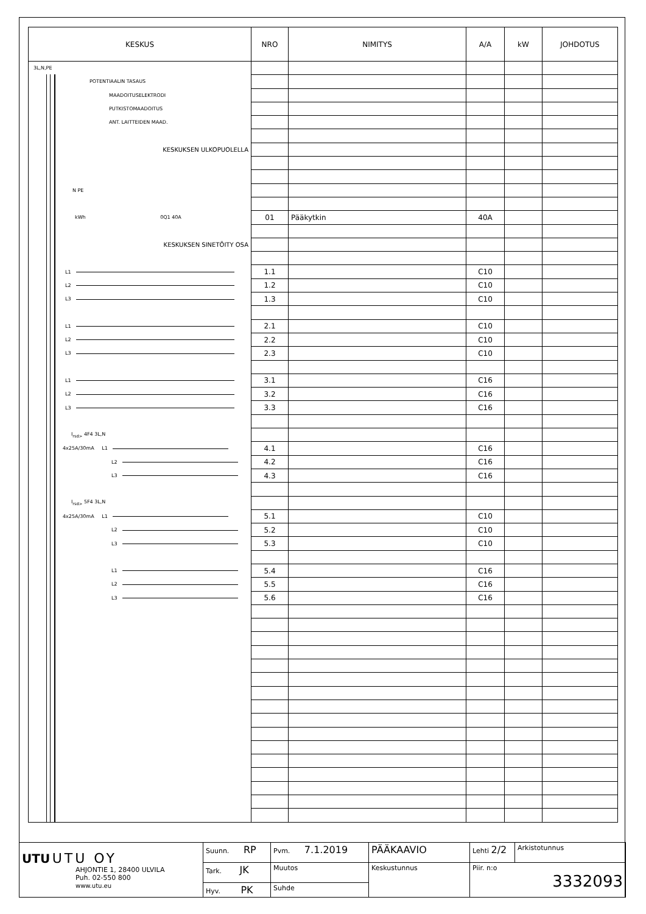| KESKUS | NRO | NIMITYS | A/A | kW | JOHDOTUS |
| --- | --- | --- | --- | --- | --- |
| 3L,N,PE | | | | | |
| POTENTIAALIN TASAUS | | | | | |
| MAADOITUSELEKTRODI | | | | | |
| PUTKISTOMAADOITUS | | | | | |
| ANT. LAITTEIDEN MAAD. | | | | | |
| KESKUKSEN ULKOPUOLELLA | | | | | |
| N PE | | | | | |
| kWh 0Q1 40A | 01 | Pääkytkin | 40A | | |
| KESKUKSEN SINETÖITY OSA | | | | | |
| L1 | 1.1 | | C10 | | |
| L2 | 1.2 | | C10 | | |
| L3 | 1.3 | | C10 | | |
| L1 | 2.1 | | C10 | | |
| L2 | 2.2 | | C10 | | |
| L3 | 2.3 | | C10 | | |
| L1 | 3.1 | | C16 | | |
| L2 | 3.2 | | C16 | | |
| L3 | 3.3 | | C16 | | |
| I<sub>rsd></sub> 4F4 3L,N | | | | | |
| 4x25A/30mA L1 | 4.1 | | C16 | | |
| L2 | 4.2 | | C16 | | |
| L3 | 4.3 | | C16 | | |
| I<sub>rsd></sub> 5F4 3L,N | | | | | |
| 4x25A/30mA L1 | 5.1 | | C10 | | |
| L2 | 5.2 | | C10 | | |
| L3 | 5.3 | | C10 | | |
| L1 | 5.4 | | C16 | | |
| L2 | 5.5 | | C16 | | |
| L3 | 5.6 | | C16 | | |
| UTU UTU OY AHJONTIE 1, 28400 ULVILA Puh. 02-550 800 www.utu.eu | Suunn. RP | Pvm. 7.1.2019 | PÄÄKAAVIO | Lehti 2/2 | Arkistotunnus |
| | Tark. JK | Muutos | Keskustunnus | Piir. n:o 3332093 | |
| | Hyv. PK | Suhde | | | |